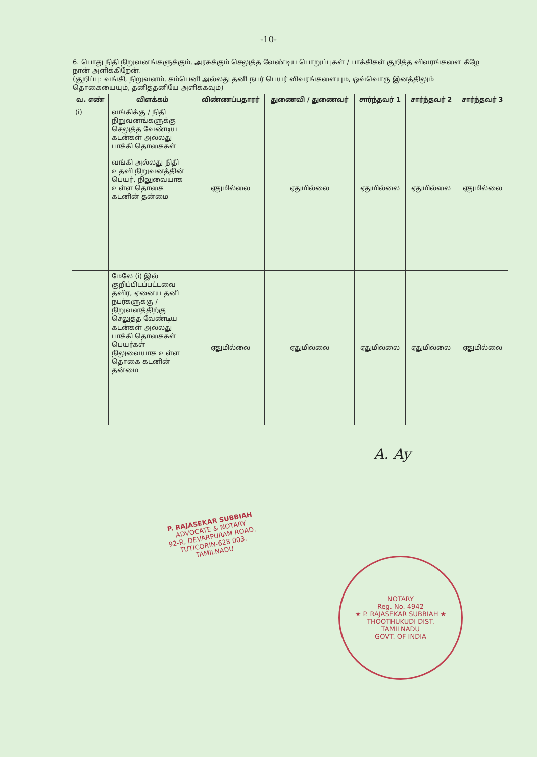-10-
6. பொது நிதி நிறுவனங்களுக்கும், அரசுக்கும் செலுத்த வேண்டிய பொறுப்புகள் / பாக்கிகள் குறித்த விவரங்களை கீழே நான் அளிக்கிறேன்.
(குறிப்பு: வங்கி, நிறுவனம், கம்பெனி அல்லது தனி நபர் பெயர் விவரங்களையும, ஒவ்வொரு இனத்திலும் தொகையையும், தனித்தனியே அளிக்கவும்)
| வ. எண் | விளக்கம் | விண்ணப்பதாரர் | துணைவி / துணைவர் | சார்ந்தவர் 1 | சார்ந்தவர் 2 | சார்ந்தவர் 3 |
| --- | --- | --- | --- | --- | --- | --- |
| (i) | வங்கிக்கு / நிதி நிறுவனங்களுக்கு செலுத்த வேண்டிய கடன்கள் அல்லது பாக்கி தொகைகள் வங்கி அல்லது நிதி உதவி நிறுவனத்தின் பெயர், நிலுவையாக உள்ள தொகை கடனின் தன்மை | ஏதுமில்லை | ஏதுமில்லை | ஏதுமில்லை | ஏதுமில்லை | ஏதுமில்லை |
| | மேலே (i) இல் குறிப்பிடப்பட்டவை தவிர, ஏனைய தனி நபர்களுக்கு / நிறுவனத்திற்கு செலுத்த வேண்டிய கடன்கள் அல்லது பாக்கி தொகைகள் பெயர்கள் நிலுவையாக உள்ள தொகை கடனின் தன்மை | ஏதுமில்லை | ஏதுமில்லை | ஏதுமில்லை | ஏதுமில்லை | ஏதுமில்லை |
A. Ay
P. RAJASEKAR SUBBIAH
ADVOCATE & NOTARY
92-R, DEVARPURAM ROAD,
TUTICORIN-628 003.
TAMILNADU
NOTARY
Reg. No. 4942
★ P. RAJASEKAR SUBBIAH ★
THOOTHUKUDI DIST.
TAMILNADU
GOVT. OF INDIA